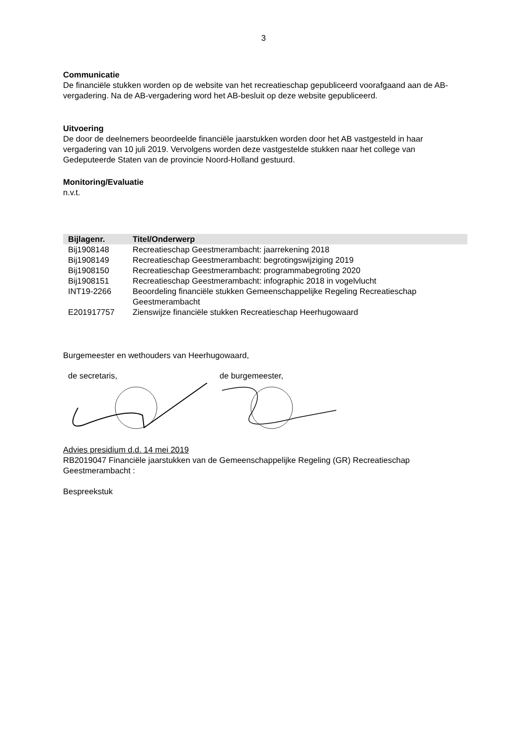3
Communicatie
De financiële stukken worden op de website van het recreatieschap gepubliceerd voorafgaand aan de AB-vergadering. Na de AB-vergadering word het AB-besluit op deze website gepubliceerd.
Uitvoering
De door de deelnemers beoordeelde financiële jaarstukken worden door het AB vastgesteld in haar vergadering van 10 juli 2019. Vervolgens worden deze vastgestelde stukken naar het college van Gedeputeerde Staten van de provincie Noord-Holland gestuurd.
Monitoring/Evaluatie
n.v.t.
| Bijlagenr. | Titel/Onderwerp |
| --- | --- |
| Bij1908148 | Recreatieschap Geestmerambacht: jaarrekening 2018 |
| Bij1908149 | Recreatieschap Geestmerambacht: begrotingswijziging 2019 |
| Bij1908150 | Recreatieschap Geestmerambacht: programmabegroting 2020 |
| Bij1908151 | Recreatieschap Geestmerambacht: infographic 2018 in vogelvlucht |
| INT19-2266 | Beoordeling financiële stukken Gemeenschappelijke Regeling Recreatieschap Geestmerambacht |
| E201917757 | Zienswijze financiële stukken Recreatieschap Heerhugowaard |
Burgemeester en wethouders van Heerhugowaard,
de secretaris, de burgemeester,
Advies presidium d.d. 14 mei 2019
RB2019047 Financiële jaarstukken van de Gemeenschappelijke Regeling (GR) Recreatieschap Geestmerambacht :
Bespreekstuk